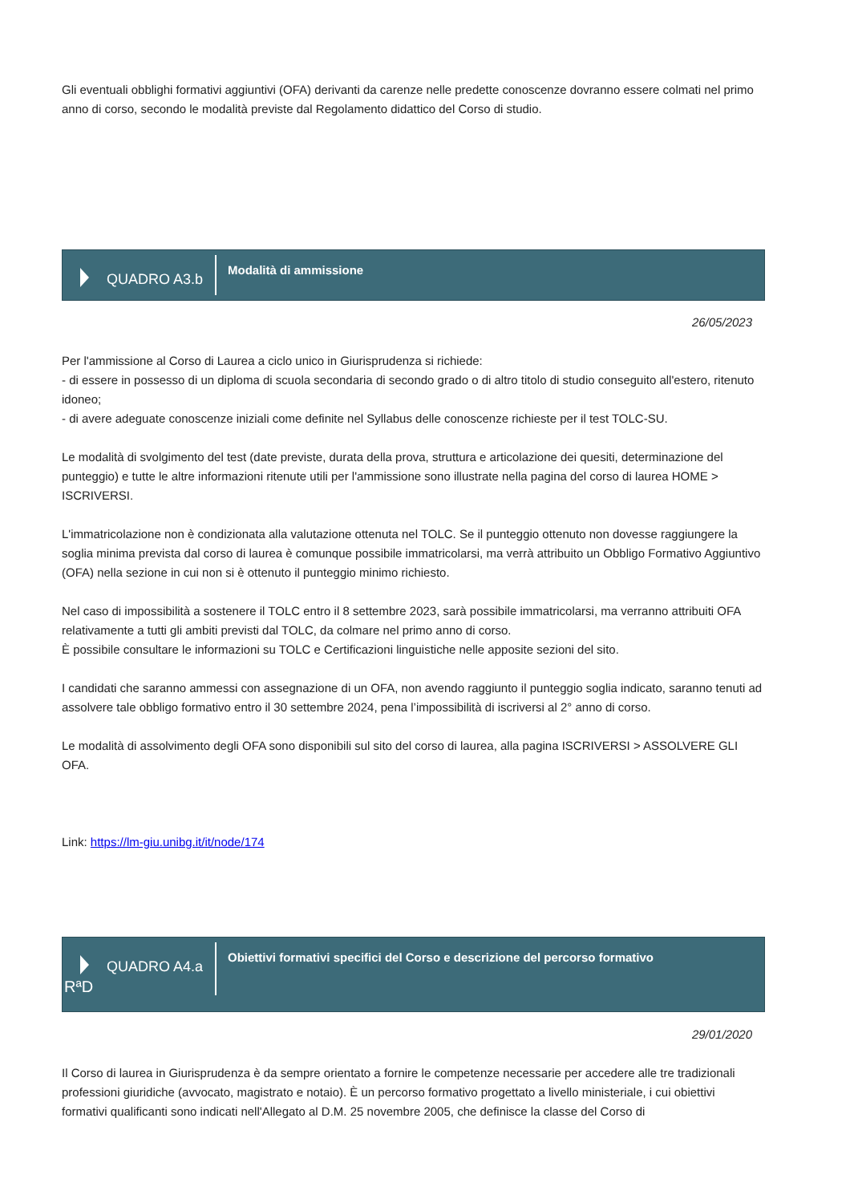Gli eventuali obblighi formativi aggiuntivi (OFA) derivanti da carenze nelle predette conoscenze dovranno essere colmati nel primo anno di corso, secondo le modalità previste dal Regolamento didattico del Corso di studio.
QUADRO A3.b
Modalità di ammissione
26/05/2023
Per l'ammissione al Corso di Laurea a ciclo unico in Giurisprudenza si richiede:
- di essere in possesso di un diploma di scuola secondaria di secondo grado o di altro titolo di studio conseguito all'estero, ritenuto idoneo;
- di avere adeguate conoscenze iniziali come definite nel Syllabus delle conoscenze richieste per il test TOLC-SU.
Le modalità di svolgimento del test (date previste, durata della prova, struttura e articolazione dei quesiti, determinazione del punteggio) e tutte le altre informazioni ritenute utili per l'ammissione sono illustrate nella pagina del corso di laurea HOME > ISCRIVERSI.
L'immatricolazione non è condizionata alla valutazione ottenuta nel TOLC. Se il punteggio ottenuto non dovesse raggiungere la soglia minima prevista dal corso di laurea è comunque possibile immatricolarsi, ma verrà attribuito un Obbligo Formativo Aggiuntivo (OFA) nella sezione in cui non si è ottenuto il punteggio minimo richiesto.
Nel caso di impossibilità a sostenere il TOLC entro il 8 settembre 2023, sarà possibile immatricolarsi, ma verranno attribuiti OFA relativamente a tutti gli ambiti previsti dal TOLC, da colmare nel primo anno di corso.
È possibile consultare le informazioni su TOLC e Certificazioni linguistiche nelle apposite sezioni del sito.
I candidati che saranno ammessi con assegnazione di un OFA, non avendo raggiunto il punteggio soglia indicato, saranno tenuti ad assolvere tale obbligo formativo entro il 30 settembre 2024, pena l’impossibilità di iscriversi al 2° anno di corso.
Le modalità di assolvimento degli OFA sono disponibili sul sito del corso di laurea, alla pagina ISCRIVERSI > ASSOLVERE GLI OFA.
Link: https://lm-giu.unibg.it/it/node/174
QUADRO A4.a
RªD
Obiettivi formativi specifici del Corso e descrizione del percorso formativo
29/01/2020
Il Corso di laurea in Giurisprudenza è da sempre orientato a fornire le competenze necessarie per accedere alle tre tradizionali professioni giuridiche (avvocato, magistrato e notaio). È un percorso formativo progettato a livello ministeriale, i cui obiettivi formativi qualificanti sono indicati nell'Allegato al D.M. 25 novembre 2005, che definisce la classe del Corso di